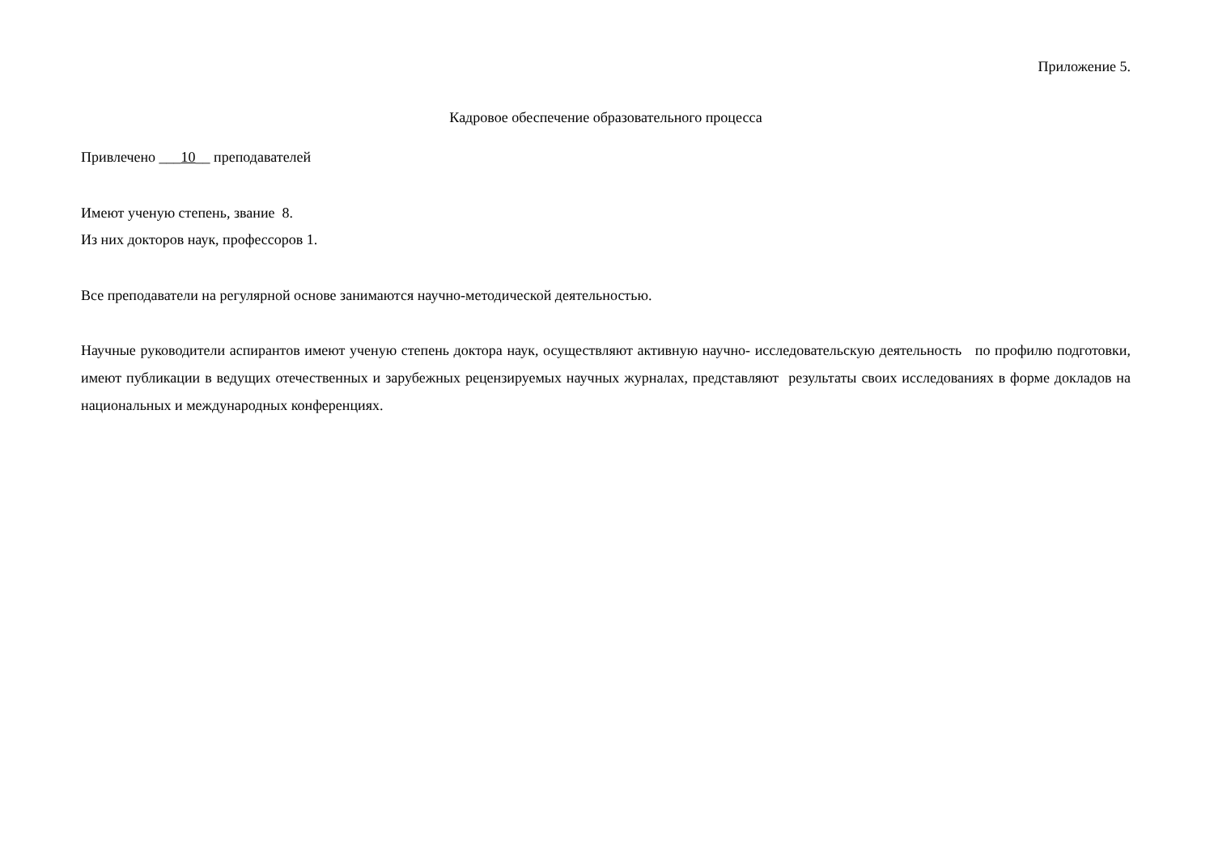Приложение 5.
Кадровое обеспечение образовательного процесса
Привлечено ___10__ преподавателей
Имеют ученую степень, звание 8.
Из них докторов наук, профессоров 1.
Все преподаватели на регулярной основе занимаются научно-методической деятельностью.
Научные руководители аспирантов имеют ученую степень доктора наук, осуществляют активную научно- исследовательскую деятельность по профилю подготовки, имеют публикации в ведущих отечественных и зарубежных рецензируемых научных журналах, представляют результаты своих исследованиях в форме докладов на национальных и международных конференциях.